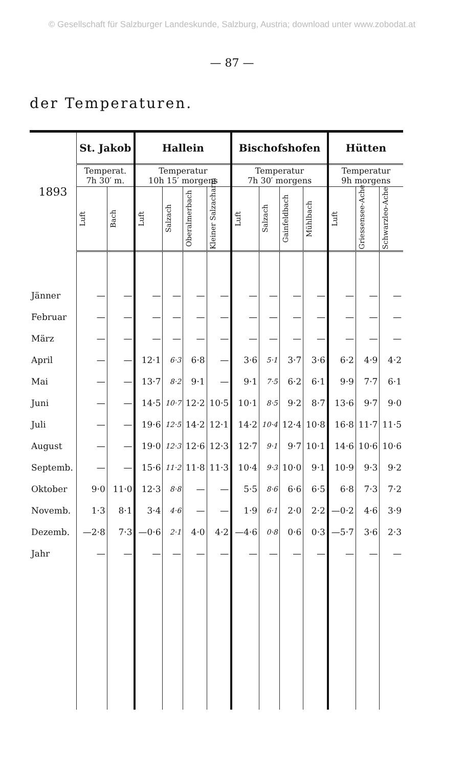© Gesellschaft für Salzburger Landeskunde, Salzburg, Austria; download unter www.zobodat.at
— 87 —
der Temperaturen.
| 1893 | St. Jakob | | Hallein | | | | Bischofshofen | | | | Hütten | | |
| --- | --- | --- | --- | --- | --- | --- | --- | --- | --- | --- | --- | --- | --- |
| | Temperat. 7h 30′ m. | | Temperatur 10h 15′ morgens | | | | Temperatur 7h 30′ morgens | | | | Temperatur 9h morgens | | |
| | Luft | Bach | Luft | Salzach | Oberalmerbach | Kleiner Salzacharm | Luft | Salzach | Gainfeldbach | Mühlbach | Luft | Griessensee-Ache | Schwarzleo-Ache |
| Jänner | — | — | — | — | — | — | — | — | — | — | — | — | — |
| Februar | — | — | — | — | — | — | — | — | — | — | — | — | — |
| März | — | — | — | — | — | — | — | — | — | — | — | — | — |
| April | — | — | 12·1 | 6·3 | 6·8 | — | 3·6 | 5·1 | 3·7 | 3·6 | 6·2 | 4·9 | 4·2 |
| Mai | — | — | 13·7 | 8·2 | 9·1 | — | 9·1 | 7·5 | 6·2 | 6·1 | 9·9 | 7·7 | 6·1 |
| Juni | — | — | 14·5 | 10·7 | 12·2 | 10·5 | 10·1 | 8·5 | 9·2 | 8·7 | 13·6 | 9·7 | 9·0 |
| Juli | — | — | 19·6 | 12·5 | 14·2 | 12·1 | 14·2 | 10·4 | 12·4 | 10·8 | 16·8 | 11·7 | 11·5 |
| August | — | — | 19·0 | 12·3 | 12·6 | 12·3 | 12·7 | 9·1 | 9·7 | 10·1 | 14·6 | 10·6 | 10·6 |
| Septemb. | — | — | 15·6 | 11·2 | 11·8 | 11·3 | 10·4 | 9·3 | 10·0 | 9·1 | 10·9 | 9·3 | 9·2 |
| Oktober | 9·0 | 11·0 | 12·3 | 8·8 | — | — | 5·5 | 8·6 | 6·6 | 6·5 | 6·8 | 7·3 | 7·2 |
| Novemb. | 1·3 | 8·1 | 3·4 | 4·6 | — | — | 1·9 | 6·1 | 2·0 | 2·2 | —0·2 | 4·6 | 3·9 |
| Dezemb. | —2·8 | 7·3 | —0·6 | 2·1 | 4·0 | 4·2 | —4·6 | 0·8 | 0·6 | 0·3 | —5·7 | 3·6 | 2·3 |
| Jahr | — | — | — | — | — | — | — | — | — | — | — | — | — |